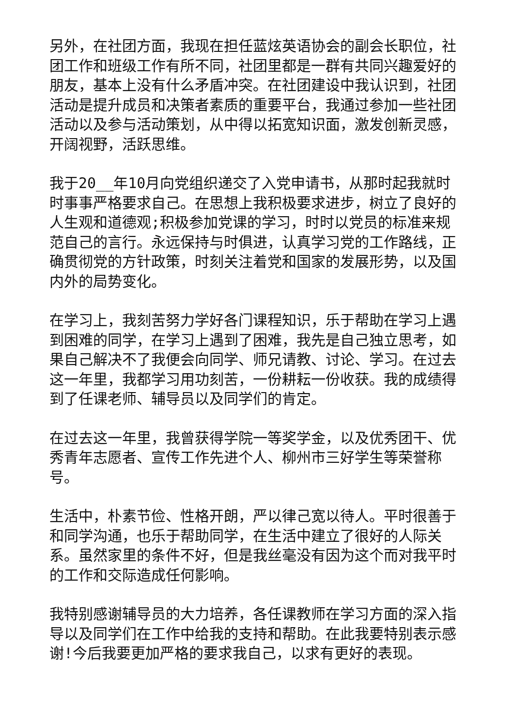另外，在社团方面，我现在担任蓝炫英语协会的副会长职位，社团工作和班级工作有所不同，社团里都是一群有共同兴趣爱好的朋友，基本上没有什么矛盾冲突。在社团建设中我认识到，社团活动是提升成员和决策者素质的重要平台，我通过参加一些社团活动以及参与活动策划，从中得以拓宽知识面，激发创新灵感，开阔视野，活跃思维。
我于20__年10月向党组织递交了入党申请书，从那时起我就时时事事严格要求自己。在思想上我积极要求进步，树立了良好的人生观和道德观;积极参加党课的学习，时时以党员的标准来规范自己的言行。永远保持与时俱进，认真学习党的工作路线，正确贯彻党的方针政策，时刻关注着党和国家的发展形势，以及国内外的局势变化。
在学习上，我刻苦努力学好各门课程知识，乐于帮助在学习上遇到困难的同学，在学习上遇到了困难，我先是自己独立思考，如果自己解决不了我便会向同学、师兄请教、讨论、学习。在过去这一年里，我都学习用功刻苦，一份耕耘一份收获。我的成绩得到了任课老师、辅导员以及同学们的肯定。
在过去这一年里，我曾获得学院一等奖学金，以及优秀团干、优秀青年志愿者、宣传工作先进个人、柳州市三好学生等荣誉称号。
生活中，朴素节俭、性格开朗，严以律己宽以待人。平时很善于和同学沟通，也乐于帮助同学，在生活中建立了很好的人际关系。虽然家里的条件不好，但是我丝毫没有因为这个而对我平时的工作和交际造成任何影响。
我特别感谢辅导员的大力培养，各任课教师在学习方面的深入指导以及同学们在工作中给我的支持和帮助。在此我要特别表示感谢!今后我要更加严格的要求我自己，以求有更好的表现。